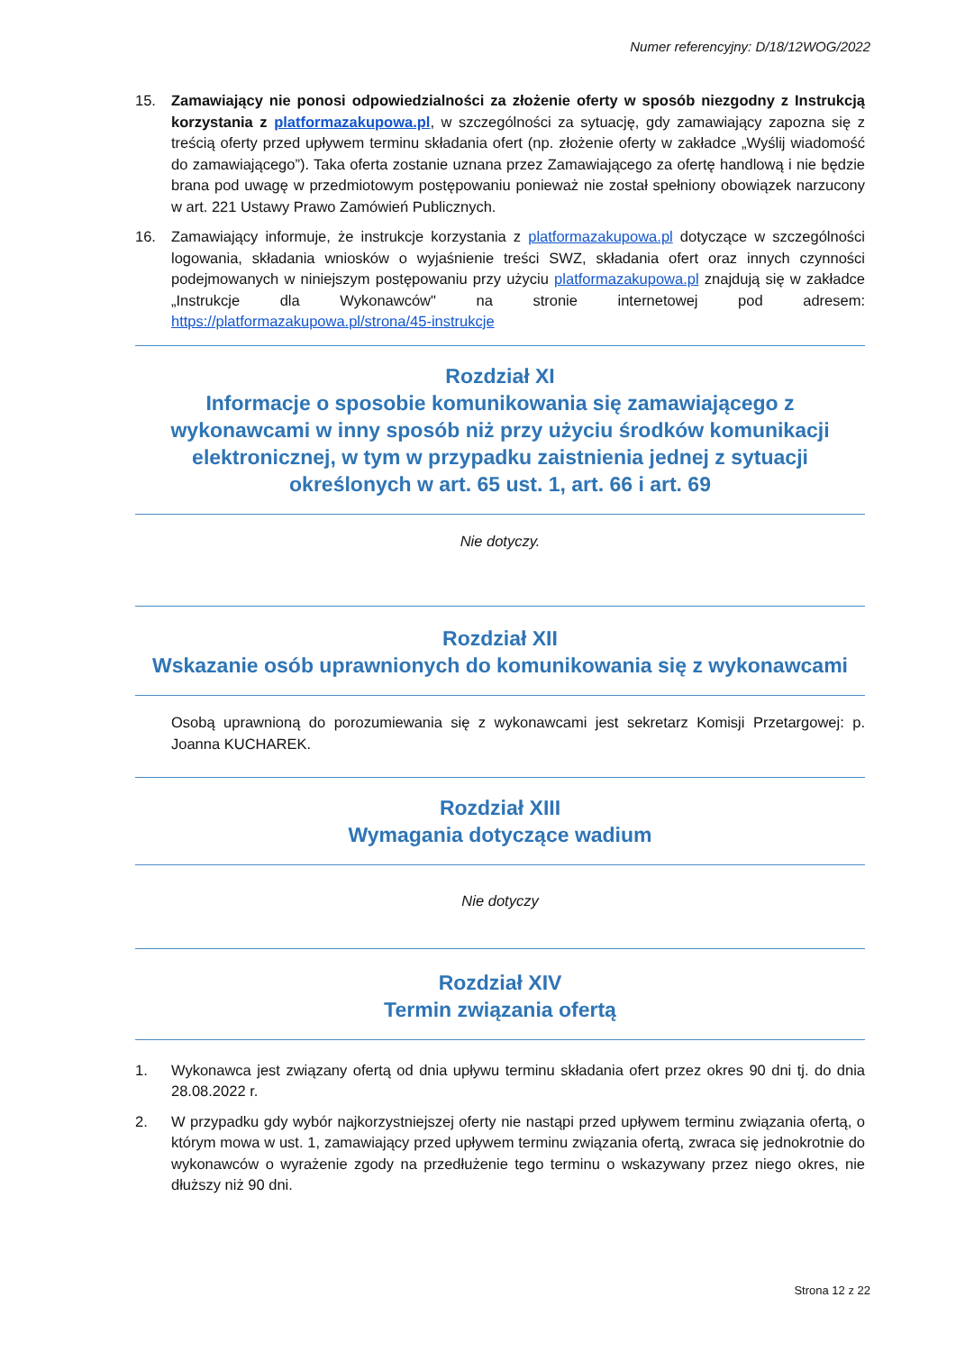Numer referencyjny: D/18/12WOG/2022
15. Zamawiający nie ponosi odpowiedzialności za złożenie oferty w sposób niezgodny z Instrukcją korzystania z platformazakupowa.pl, w szczególności za sytuację, gdy zamawiający zapozna się z treścią oferty przed upływem terminu składania ofert (np. złożenie oferty w zakładce „Wyślij wiadomość do zamawiającego”). Taka oferta zostanie uznana przez Zamawiającego za ofertę handlową i nie będzie brana pod uwagę w przedmiotowym postępowaniu ponieważ nie został spełniony obowiązek narzucony w art. 221 Ustawy Prawo Zamówień Publicznych.
16. Zamawiający informuje, że instrukcje korzystania z platformazakupowa.pl dotyczące w szczególności logowania, składania wniosków o wyjaśnienie treści SWZ, składania ofert oraz innych czynności podejmowanych w niniejszym postępowaniu przy użyciu platformazakupowa.pl znajdują się w zakładce „Instrukcje dla Wykonawców" na stronie internetowej pod adresem: https://platformazakupowa.pl/strona/45-instrukcje
Rozdział XI
Informacje o sposobie komunikowania się zamawiającego z wykonawcami w inny sposób niż przy użyciu środków komunikacji elektronicznej, w tym w przypadku zaistnienia jednej z sytuacji określonych w art. 65 ust. 1, art. 66 i art. 69
Nie dotyczy.
Rozdział XII
Wskazanie osób uprawnionych do komunikowania się z wykonawcami
Osobą uprawnioną do porozumiewania się z wykonawcami jest sekretarz Komisji Przetargowej: p. Joanna KUCHAREK.
Rozdział XIII
Wymagania dotyczące wadium
Nie dotyczy
Rozdział XIV
Termin związania ofertą
1. Wykonawca jest związany ofertą od dnia upływu terminu składania ofert przez okres 90 dni tj. do dnia 28.08.2022 r.
2. W przypadku gdy wybór najkorzystniejszej oferty nie nastąpi przed upływem terminu związania ofertą, o którym mowa w ust. 1, zamawiający przed upływem terminu związania ofertą, zwraca się jednokrotnie do wykonawców o wyrażenie zgody na przedłużenie tego terminu o wskazywany przez niego okres, nie dłuższy niż 90 dni.
Strona 12 z 22